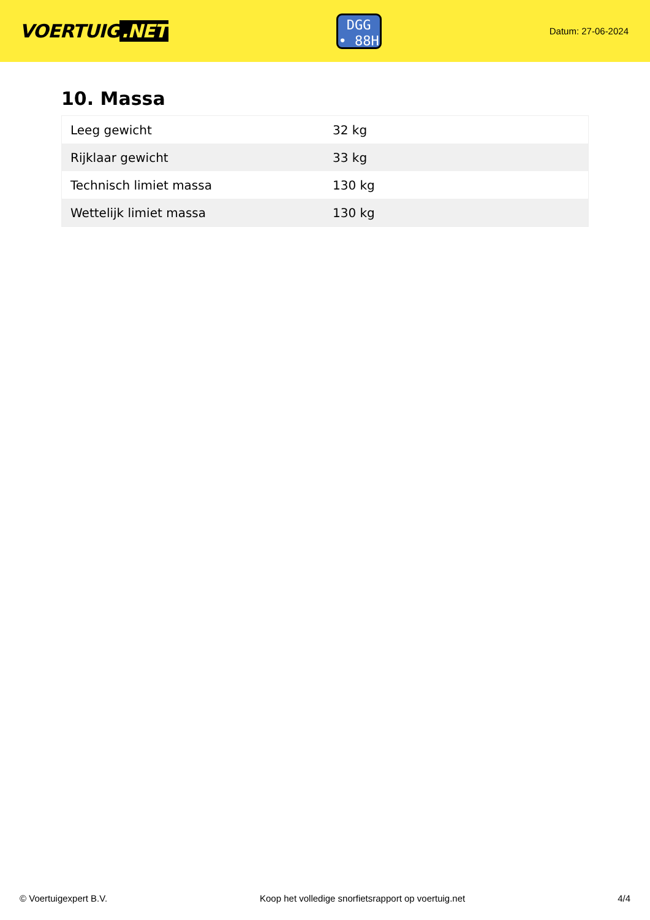VOERTUIG.NET
DGG
• 88H
Datum: 27-06-2024
10. Massa
| Leeg gewicht | 32 kg |
| Rijklaar gewicht | 33 kg |
| Technisch limiet massa | 130 kg |
| Wettelijk limiet massa | 130 kg |
© Voertuigexpert B.V. Koop het volledige snorfietsrapport op voertuig.net 4/4